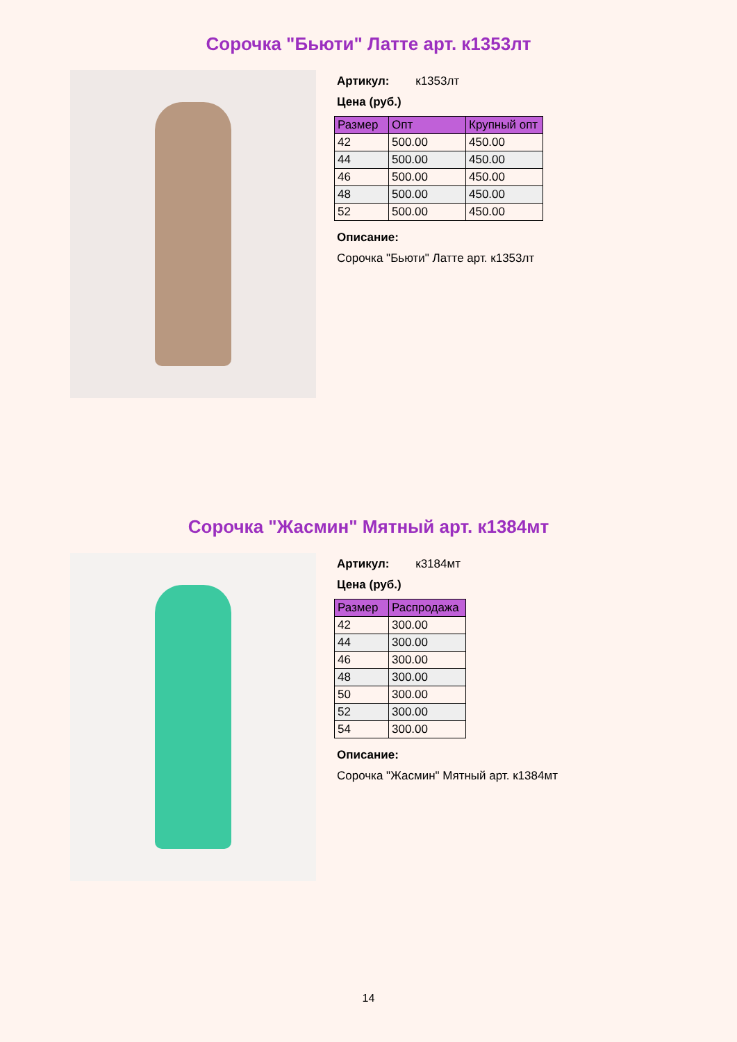Сорочка "Бьюти" Латте арт. к1353лт
Артикул: к1353лт
Цена (руб.)
| Размер | Опт | Крупный опт |
| --- | --- | --- |
| 42 | 500.00 | 450.00 |
| 44 | 500.00 | 450.00 |
| 46 | 500.00 | 450.00 |
| 48 | 500.00 | 450.00 |
| 52 | 500.00 | 450.00 |
Описание:
Сорочка "Бьюти" Латте арт. к1353лт
Сорочка "Жасмин" Мятный арт. к1384мт
Артикул: к3184мт
Цена (руб.)
| Размер | Распродажа |
| --- | --- |
| 42 | 300.00 |
| 44 | 300.00 |
| 46 | 300.00 |
| 48 | 300.00 |
| 50 | 300.00 |
| 52 | 300.00 |
| 54 | 300.00 |
Описание:
Сорочка "Жасмин" Мятный арт. к1384мт
14